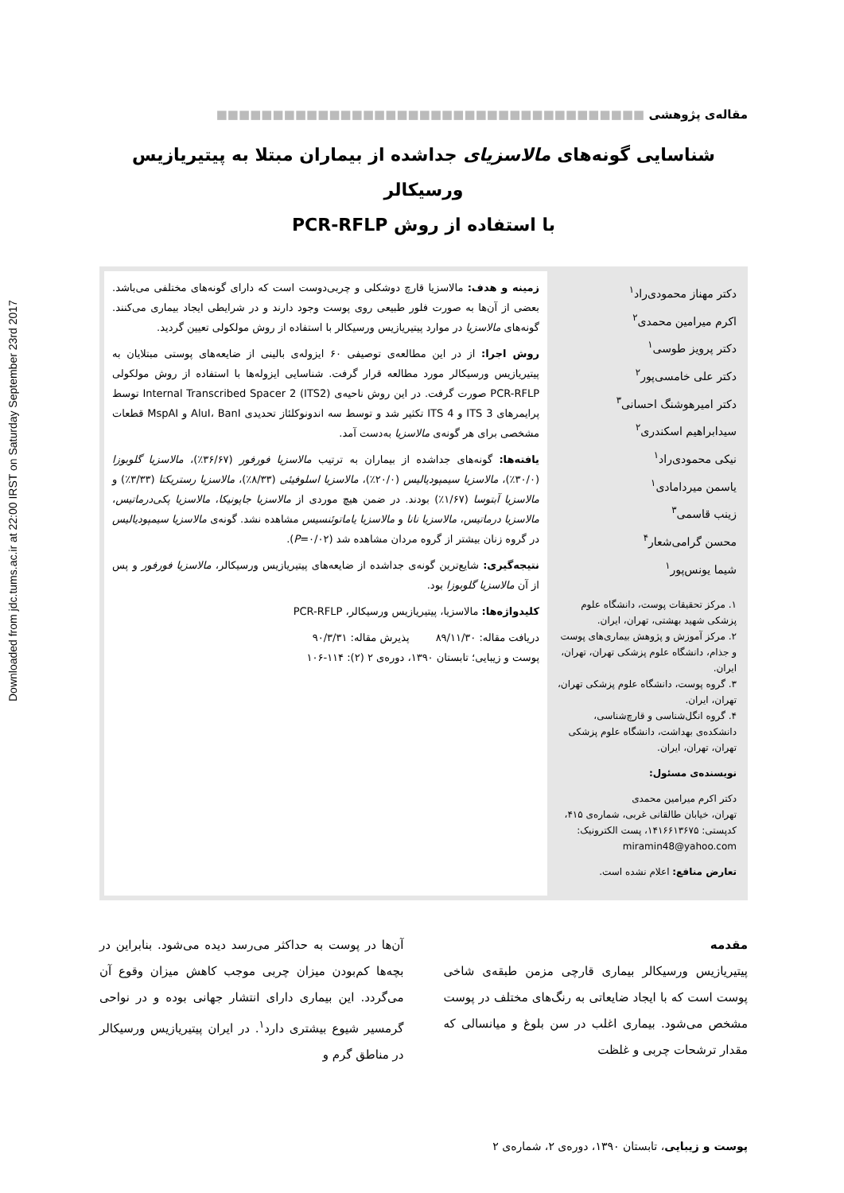Downloaded from jdc.tums.ac.ir at 22:00 IRST on Saturday September 23rd 2017
مقاله‌ی پژوهشی ■■■■■■■■■■■■■■■■■■■■■■■■■■■■■■■■■■■■■■
شناسایی گونه‌های مالاسزیای جداشده از بیماران مبتلا به پیتیریازیس ورسیکالر
با استفاده از روش PCR-RFLP
دکتر مهناز محمودی‌راد<sup>۱</sup>
اکرم میرامین محمدی<sup>۲</sup>
دکتر پرویز طوسی<sup>۱</sup>
دکتر علی خامسی‌پور<sup>۲</sup>
دکتر امیرهوشنگ احسانی<sup>۳</sup>
سیدابراهیم اسکندری<sup>۲</sup>
نیکی محمودی‌راد<sup>۱</sup>
یاسمن میردامادی<sup>۱</sup>
زینب قاسمی<sup>۳</sup>
محسن گرامی‌شعار<sup>۴</sup>
شیما یونس‌پور<sup>۱</sup>
۱. مرکز تحقیقات پوست، دانشگاه علوم پزشکی شهید بهشتی، تهران، ایران.
۲. مرکز آموزش و پژوهش بیماری‌های پوست و جذام، دانشگاه علوم پزشکی تهران، تهران، ایران.
۳. گروه پوست، دانشگاه علوم پزشکی تهران، تهران، ایران.
۴. گروه انگل‌شناسی و قارچ‌شناسی، دانشکده‌ی بهداشت، دانشگاه علوم پزشکی تهران، تهران، ایران.
نویسنده‌ی مسئول:
دکتر اکرم میرامین محمدی
تهران، خیابان طالقانی غربی، شماره‌ی ۴۱۵، کدپستی: ۱۴۱۶۶۱۳۶۷۵، پست الکترونیک:
miramin48@yahoo.com
تعارض منافع: اعلام نشده است.
زمینه و هدف: مالاسزیا قارچ دوشکلی و چربی‌دوست است که دارای گونه‌های مختلفی می‌باشد. بعضی از آن‌ها به صورت فلور طبیعی روی پوست وجود دارند و در شرایطی ایجاد بیماری می‌کنند. گونه‌های مالاسزیا در موارد پیتیریازیس ورسیکالر با استفاده از روش مولکولی تعیین گردید.
روش اجرا: از در این مطالعه‌ی توصیفی ۶۰ ایزوله‌ی بالینی از ضایعه‌های پوستی مبتلایان به پیتیریازیس ورسیکالر مورد مطالعه قرار گرفت. شناسایی ایزوله‌ها با استفاده از روش مولکولی PCR-RFLP صورت گرفت. در این روش ناحیه‌ی Internal Transcribed Spacer 2 (ITS2) توسط پرایمرهای ITS 3 و ITS 4 تکثیر شد و توسط سه اندونوکلئاز تحدیدی AluI، BanI و MspAI قطعات مشخصی برای هر گونه‌ی مالاسزیا به‌دست آمد.
یافته‌ها: گونه‌های جداشده از بیماران به ترتیب مالاسزیا فورفور (۳۶/۶۷٪)، مالاسزیا گلوبوزا (۳۰/۰٪)، مالاسزیا سیمپودیالیس (۲۰/۰٪)، مالاسزیا اسلوفیئی (۸/۳۳٪)، مالاسزیا رستریکتا (۳/۳۳٪) و مالاسزیا آبتوسا (۱/۶۷٪) بودند. در ضمن هیچ موردی از مالاسزیا جاپونیکا، مالاسزیا پکی‌درماتیس، مالاسزیا درماتیس، مالاسزیا نانا و مالاسزیا یاماتوئنسیس مشاهده نشد. گونه‌ی مالاسزیا سیمپودیالیس در گروه زنان بیشتر از گروه مردان مشاهده شد (P=۰/۰۲).
نتیجه‌گیری: شایع‌ترین گونه‌ی جداشده از ضایعه‌های پیتیریازیس ورسیکالر، مالاسزیا فورفور و پس از آن مالاسزیا گلوبوزا بود.
کلیدواژه‌ها: مالاسزیا، پیتیریازیس ورسیکالر، PCR-RFLP
دریافت مقاله: ۸۹/۱۱/۳۰ پذیرش مقاله: ۹۰/۳/۳۱
پوست و زیبایی؛ تابستان ۱۳۹۰، دوره‌ی ۲ (۲): ۱۱۴-۱۰۶
مقدمه
پیتیریازیس ورسیکالر بیماری قارچی مزمن طبقه‌ی شاخی پوست است که با ایجاد ضایعاتی به رنگ‌های مختلف در پوست مشخص می‌شود. بیماری اغلب در سن بلوغ و میانسالی که مقدار ترشحات چربی و غلظت
آن‌ها در پوست به حداکثر می‌رسد دیده می‌شود. بنابراین در بچه‌ها کم‌بودن میزان چربی موجب کاهش میزان وقوع آن می‌گردد. این بیماری دارای انتشار جهانی بوده و در نواحی گرمسیر شیوع بیشتری دارد<sup>۱</sup>. در ایران پیتیریازیس ورسیکالر در مناطق گرم و
پوست و زیبایی، تابستان ۱۳۹۰، دوره‌ی ۲، شماره‌ی ۲